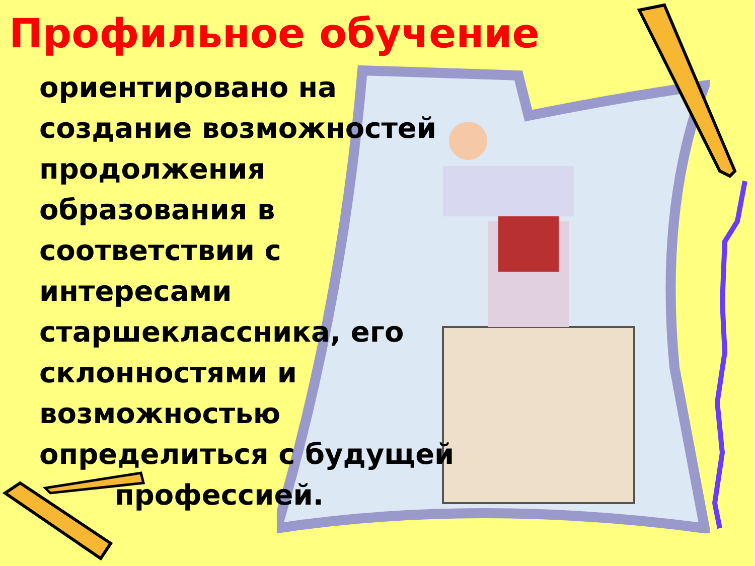Профильное обучение
ориентировано на создание возможностей продолжения образования в соответствии с интересами старшеклассника, его склонностями и возможностью определиться с будущей профессией.